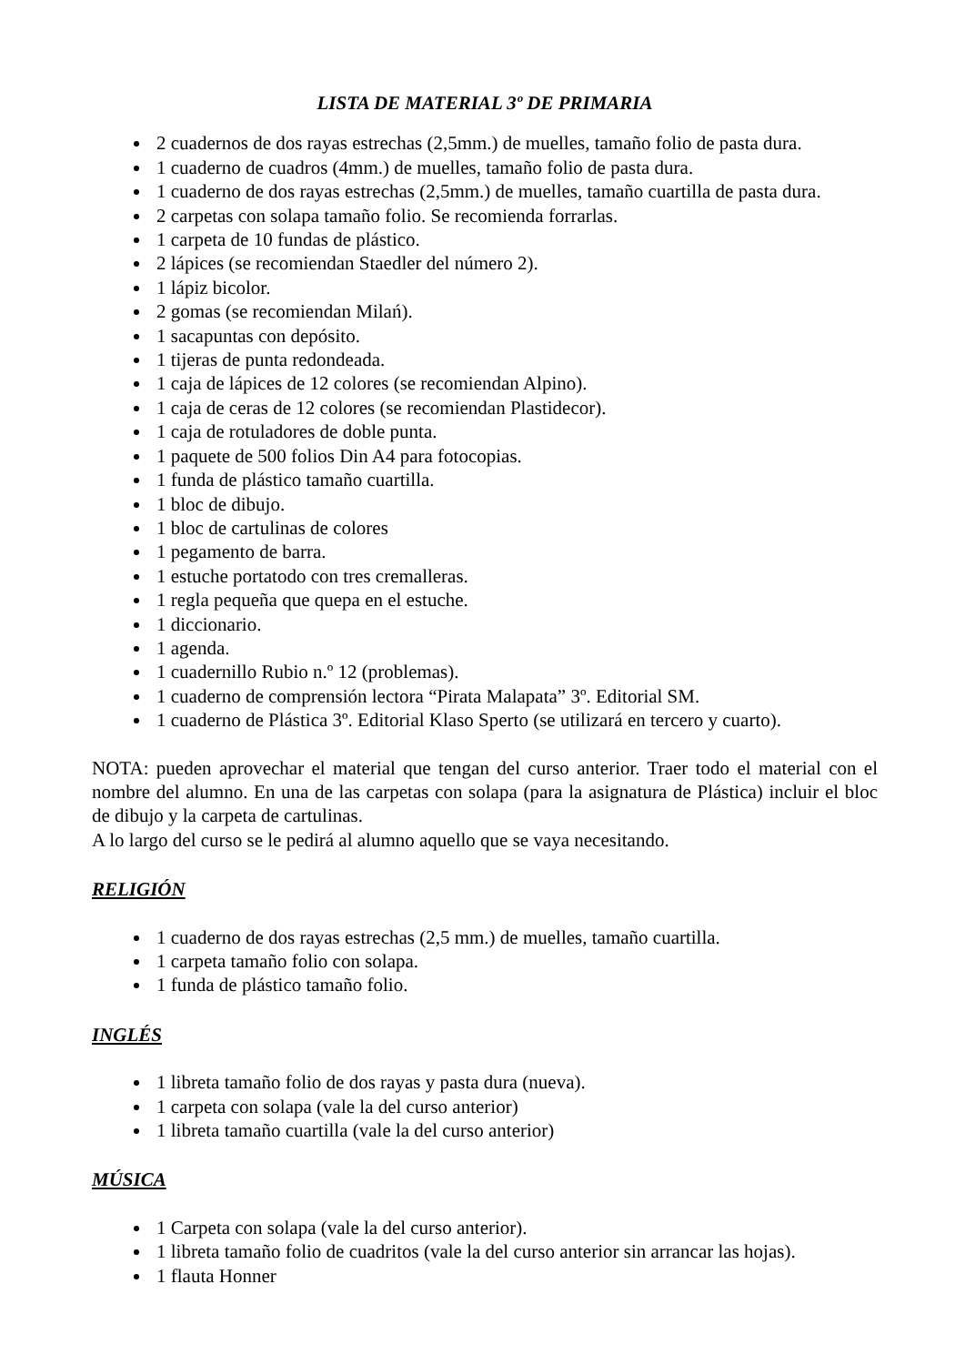LISTA DE MATERIAL 3º DE PRIMARIA
2 cuadernos de dos rayas estrechas (2,5mm.) de muelles, tamaño folio de pasta dura.
1 cuaderno de cuadros (4mm.) de muelles, tamaño folio de pasta dura.
1 cuaderno de dos rayas estrechas (2,5mm.) de muelles, tamaño cuartilla de pasta dura.
2 carpetas con solapa tamaño folio. Se recomienda forrarlas.
1 carpeta de 10 fundas de plástico.
2 lápices (se recomiendan Staedler del número 2).
1 lápiz bicolor.
2 gomas (se recomiendan Milań).
1 sacapuntas con depósito.
1 tijeras de punta redondeada.
1 caja de lápices de 12 colores (se recomiendan Alpino).
1 caja de ceras de 12 colores (se recomiendan Plastidecor).
1 caja de rotuladores de doble punta.
1 paquete de 500 folios Din A4 para fotocopias.
1 funda de plástico tamaño cuartilla.
1 bloc de dibujo.
1 bloc de cartulinas de colores
1 pegamento de barra.
1 estuche portatodo con tres cremalleras.
1 regla pequeña que quepa en el estuche.
1 diccionario.
1 agenda.
1 cuadernillo Rubio n.º 12 (problemas).
1 cuaderno de comprensión lectora “Pirata Malapata” 3º. Editorial SM.
1 cuaderno de Plástica 3º. Editorial Klaso Sperto (se utilizará en tercero y cuarto).
NOTA: pueden aprovechar el material que tengan del curso anterior. Traer todo el material con el nombre del alumno. En una de las carpetas con solapa (para la asignatura de Plástica) incluir el bloc de dibujo y la carpeta de cartulinas.
A lo largo del curso se le pedirá al alumno aquello que se vaya necesitando.
RELIGIÓN
1 cuaderno de dos rayas estrechas (2,5 mm.) de muelles, tamaño cuartilla.
1 carpeta tamaño folio con solapa.
1 funda de plástico tamaño folio.
INGLÉS
1 libreta tamaño folio de dos rayas y pasta dura (nueva).
1 carpeta con solapa (vale la del curso anterior)
1 libreta tamaño cuartilla (vale la del curso anterior)
MÚSICA
1 Carpeta con solapa (vale la del curso anterior).
1 libreta tamaño folio de cuadritos (vale la del curso anterior sin arrancar las hojas).
1 flauta Honner